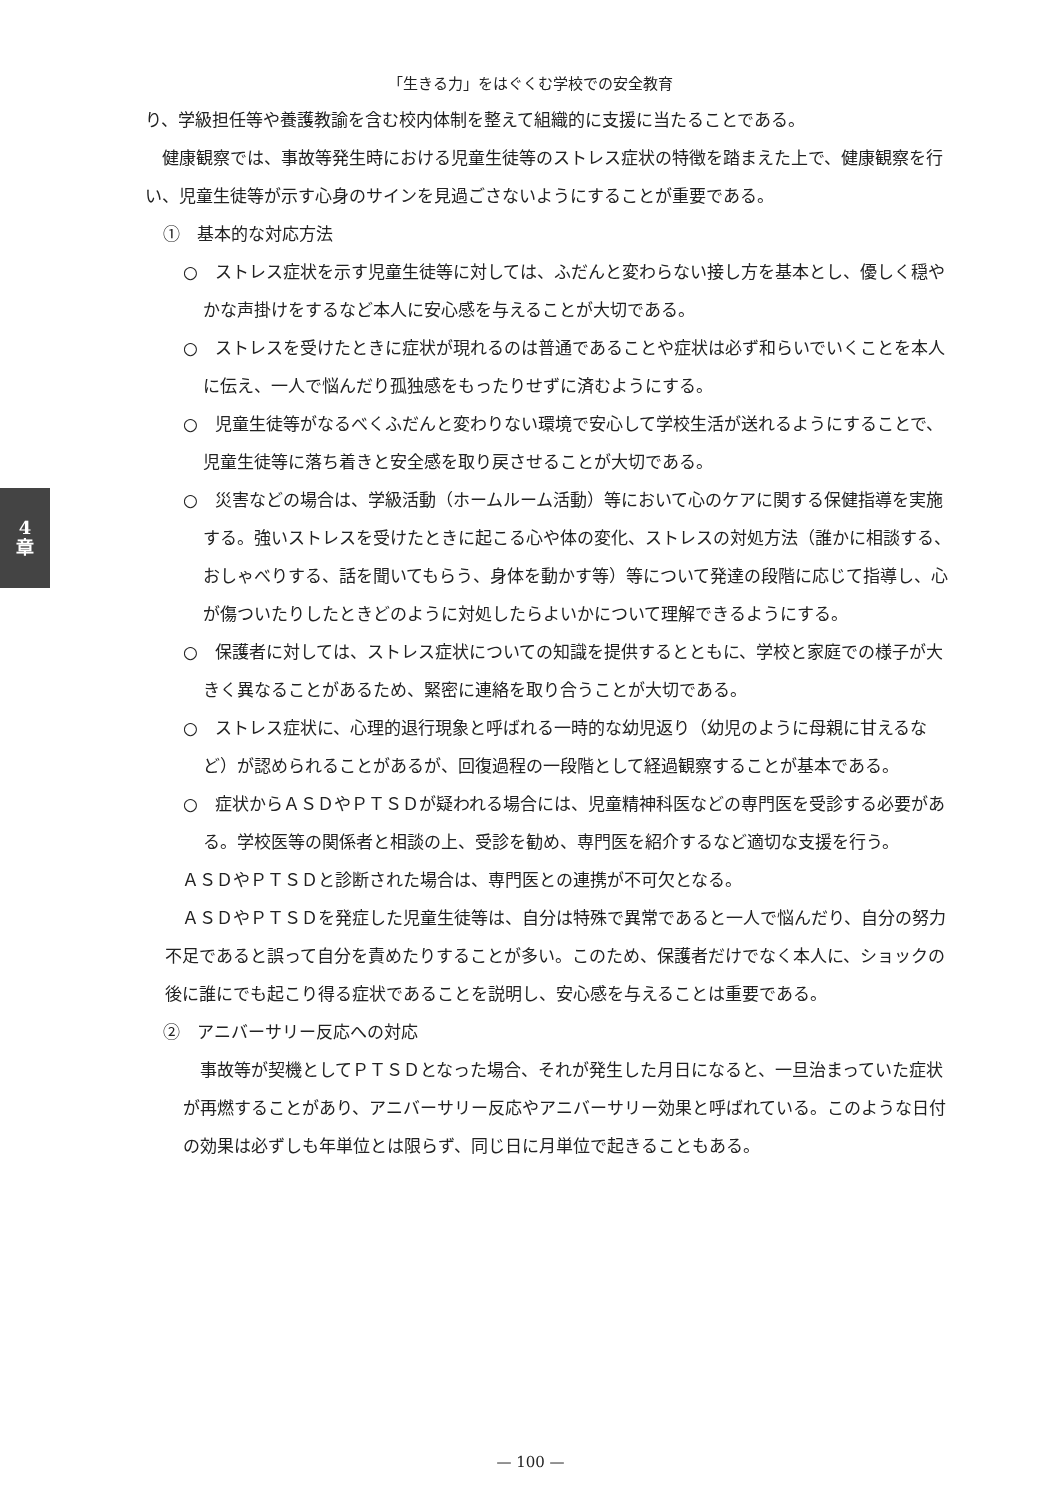「生きる力」をはぐくむ学校での安全教育
4
章
り、学級担任等や養護教諭を含む校内体制を整えて組織的に支援に当たることである。
健康観察では、事故等発生時における児童生徒等のストレス症状の特徴を踏まえた上で、健康観察を行い、児童生徒等が示す心身のサインを見過ごさないようにすることが重要である。
①　基本的な対応方法
○　ストレス症状を示す児童生徒等に対しては、ふだんと変わらない接し方を基本とし、優しく穏やかな声掛けをするなど本人に安心感を与えることが大切である。
○　ストレスを受けたときに症状が現れるのは普通であることや症状は必ず和らいでいくことを本人に伝え、一人で悩んだり孤独感をもったりせずに済むようにする。
○　児童生徒等がなるべくふだんと変わりない環境で安心して学校生活が送れるようにすることで、児童生徒等に落ち着きと安全感を取り戻させることが大切である。
○　災害などの場合は、学級活動（ホームルーム活動）等において心のケアに関する保健指導を実施する。強いストレスを受けたときに起こる心や体の変化、ストレスの対処方法（誰かに相談する、おしゃべりする、話を聞いてもらう、身体を動かす等）等について発達の段階に応じて指導し、心が傷ついたりしたときどのように対処したらよいかについて理解できるようにする。
○　保護者に対しては、ストレス症状についての知識を提供するとともに、学校と家庭での様子が大きく異なることがあるため、緊密に連絡を取り合うことが大切である。
○　ストレス症状に、心理的退行現象と呼ばれる一時的な幼児返り（幼児のように母親に甘えるなど）が認められることがあるが、回復過程の一段階として経過観察することが基本である。
○　症状からＡＳＤやＰＴＳＤが疑われる場合には、児童精神科医などの専門医を受診する必要がある。学校医等の関係者と相談の上、受診を勧め、専門医を紹介するなど適切な支援を行う。
ＡＳＤやＰＴＳＤと診断された場合は、専門医との連携が不可欠となる。
ＡＳＤやＰＴＳＤを発症した児童生徒等は、自分は特殊で異常であると一人で悩んだり、自分の努力不足であると誤って自分を責めたりすることが多い。このため、保護者だけでなく本人に、ショックの後に誰にでも起こり得る症状であることを説明し、安心感を与えることは重要である。
②　アニバーサリー反応への対応
事故等が契機としてＰＴＳＤとなった場合、それが発生した月日になると、一旦治まっていた症状が再燃することがあり、アニバーサリー反応やアニバーサリー効果と呼ばれている。このような日付の効果は必ずしも年単位とは限らず、同じ日に月単位で起きることもある。
— 100 —